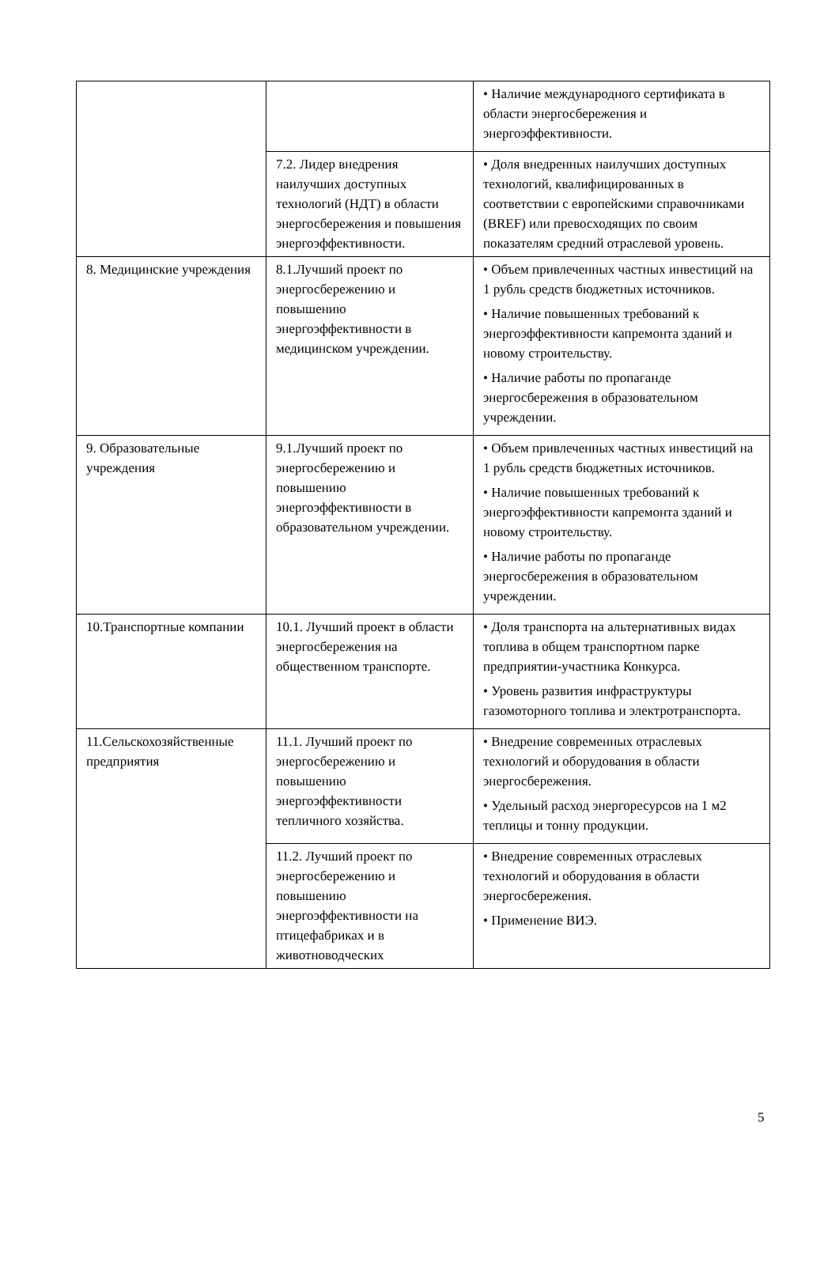| | | • Наличие международного сертификата в области энергосбережения и энергоэффективности. |
| | 7.2. Лидер внедрения наилучших доступных технологий (НДТ) в области энергосбережения и повышения энергоэффективности. | • Доля внедренных наилучших доступных технологий, квалифицированных в соответствии с европейскими справочниками (BREF) или превосходящих по своим показателям средний отраслевой уровень. |
| 8. Медицинские учреждения | 8.1.Лучший проект по энергосбережению и повышению энергоэффективности в медицинском учреждении. | • Объем привлеченных частных инвестиций на 1 рубль средств бюджетных источников. • Наличие повышенных требований к энергоэффективности капремонта зданий и новому строительству. • Наличие работы по пропаганде энергосбережения в образовательном учреждении. |
| 9. Образовательные учреждения | 9.1.Лучший проект по энергосбережению и повышению энергоэффективности в образовательном учреждении. | • Объем привлеченных частных инвестиций на 1 рубль средств бюджетных источников. • Наличие повышенных требований к энергоэффективности капремонта зданий и новому строительству. • Наличие работы по пропаганде энергосбережения в образовательном учреждении. |
| 10.Транспортные компании | 10.1. Лучший проект в области энергосбережения на общественном транспорте. | • Доля транспорта на альтернативных видах топлива в общем транспортном парке предприятии-участника Конкурса. • Уровень развития инфраструктуры газомоторного топлива и электротранспорта. |
| 11.Сельскохозяйственные предприятия | 11.1. Лучший проект по энергосбережению и повышению энергоэффективности тепличного хозяйства. | • Внедрение современных отраслевых технологий и оборудования в области энергосбережения. • Удельный расход энергоресурсов на 1 м2 теплицы и тонну продукции. |
| | 11.2. Лучший проект по энергосбережению и повышению энергоэффективности на птицефабриках и в животноводческих | • Внедрение современных отраслевых технологий и оборудования в области энергосбережения. • Применение ВИЭ. |
5